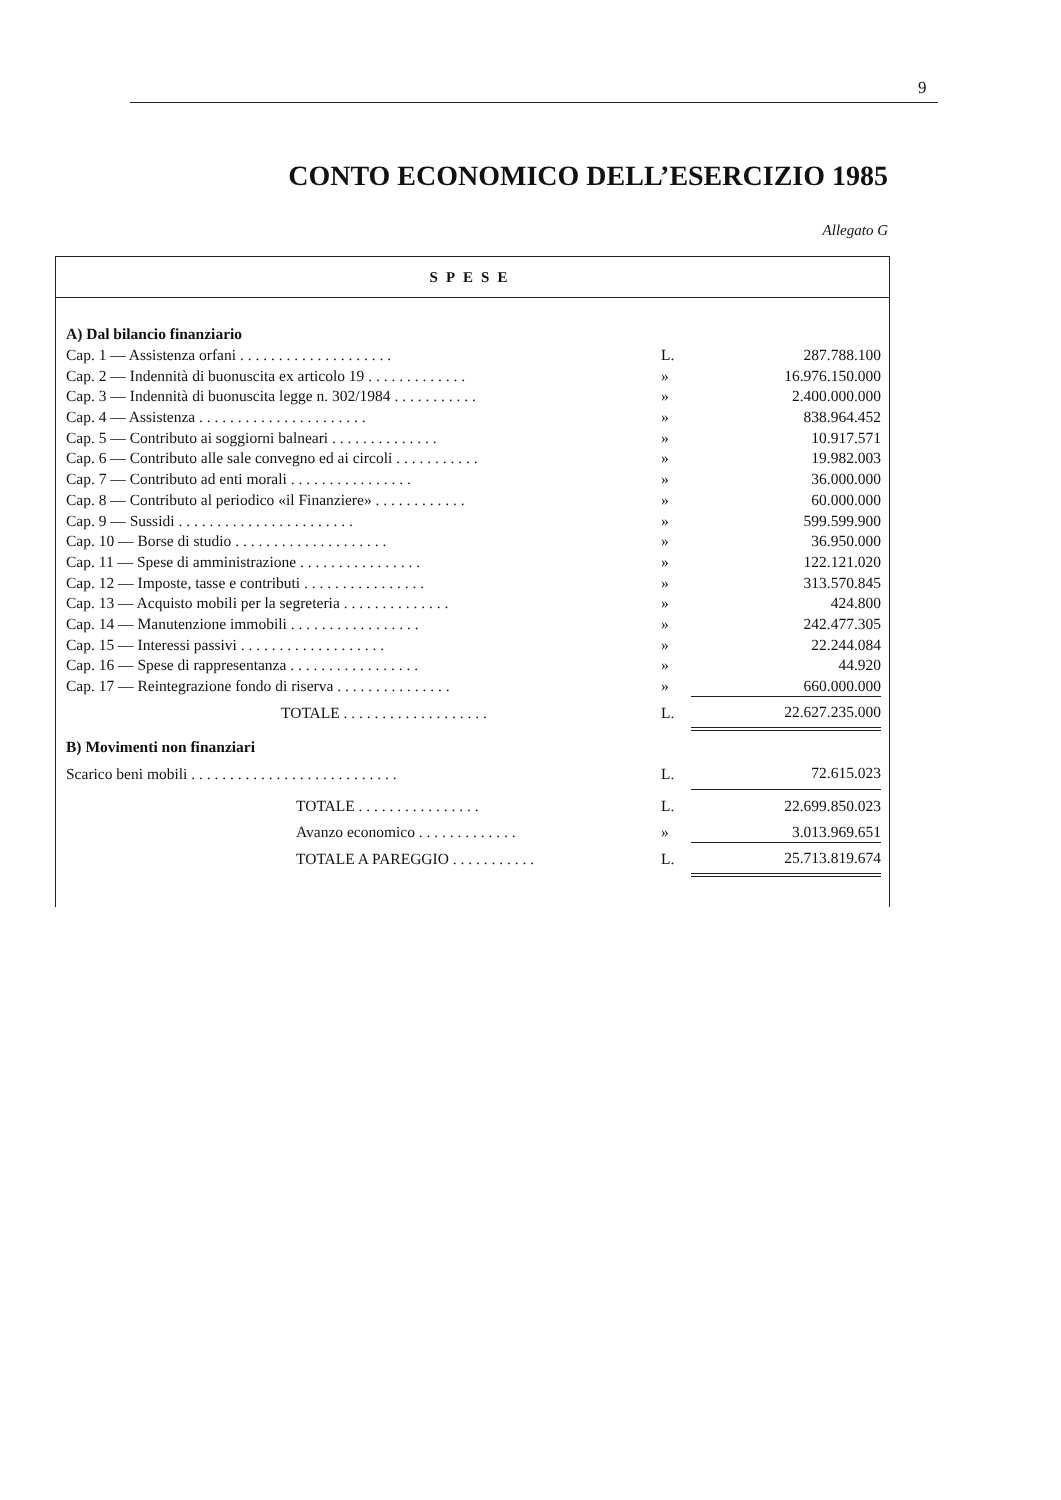9
CONTO ECONOMICO DELL’ESERCIZIO 1985
Allegato G
SPESE
| A) Dal bilancio finanziario | | |
| Cap. 1 — Assistenza orfani . . . . . . . . . . . . . . . . . . . . | L. | 287.788.100 |
| Cap. 2 — Indennità di buonuscita ex articolo 19 . . . . . . . . . . . . . | » | 16.976.150.000 |
| Cap. 3 — Indennità di buonuscita legge n. 302/1984 . . . . . . . . . . . | » | 2.400.000.000 |
| Cap. 4 — Assistenza . . . . . . . . . . . . . . . . . . . . . . | » | 838.964.452 |
| Cap. 5 — Contributo ai soggiorni balneari . . . . . . . . . . . . . . | » | 10.917.571 |
| Cap. 6 — Contributo alle sale convegno ed ai circoli . . . . . . . . . . . | » | 19.982.003 |
| Cap. 7 — Contributo ad enti morali . . . . . . . . . . . . . . . . | » | 36.000.000 |
| Cap. 8 — Contributo al periodico «il Finanziere» . . . . . . . . . . . . | » | 60.000.000 |
| Cap. 9 — Sussidi . . . . . . . . . . . . . . . . . . . . . . . | » | 599.599.900 |
| Cap. 10 — Borse di studio . . . . . . . . . . . . . . . . . . . . | » | 36.950.000 |
| Cap. 11 — Spese di amministrazione . . . . . . . . . . . . . . . . | » | 122.121.020 |
| Cap. 12 — Imposte, tasse e contributi . . . . . . . . . . . . . . . . | » | 313.570.845 |
| Cap. 13 — Acquisto mobili per la segreteria . . . . . . . . . . . . . . | » | 424.800 |
| Cap. 14 — Manutenzione immobili . . . . . . . . . . . . . . . . . | » | 242.477.305 |
| Cap. 15 — Interessi passivi . . . . . . . . . . . . . . . . . . . | » | 22.244.084 |
| Cap. 16 — Spese di rappresentanza . . . . . . . . . . . . . . . . . | » | 44.920 |
| Cap. 17 — Reintegrazione fondo di riserva . . . . . . . . . . . . . . . | » | 660.000.000 |
| TOTALE . . . . . . . . . . . . . . . . . . . | L. | 22.627.235.000 |
| B) Movimenti non finanziari | | |
| Scarico beni mobili . . . . . . . . . . . . . . . . . . . . . . . . . . . | L. | 72.615.023 |
| TOTALE . . . . . . . . . . . . . . . . | L. | 22.699.850.023 |
| Avanzo economico . . . . . . . . . . . . . | » | 3.013.969.651 |
| TOTALE A PAREGGIO . . . . . . . . . . . | L. | 25.713.819.674 |